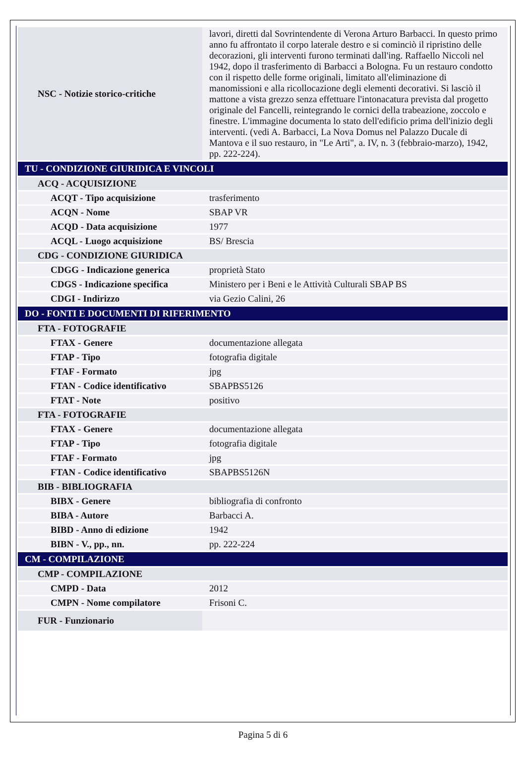| NSC - Notizie storico-critiche | lavori, diretti dal Sovrintendente di Verona Arturo Barbacci. In questo primo anno fu affrontato il corpo laterale destro e si cominciò il ripristino delle decorazioni, gli interventi furono terminati dall'ing. Raffaello Niccoli nel 1942, dopo il trasferimento di Barbacci a Bologna. Fu un restauro condotto con il rispetto delle forme originali, limitato all'eliminazione di manomissioni e alla ricollocazione degli elementi decorativi. Si lasciò il mattone a vista grezzo senza effettuare l'intonacatura prevista dal progetto originale del Fancelli, reintegrando le cornici della trabeazione, zoccolo e finestre. L'immagine documenta lo stato dell'edificio prima dell'inizio degli interventi. (vedi A. Barbacci, La Nova Domus nel Palazzo Ducale di Mantova e il suo restauro, in "Le Arti", a. IV, n. 3 (febbraio-marzo), 1942, pp. 222-224). |
| TU - CONDIZIONE GIURIDICA E VINCOLI | |
| ACQ - ACQUISIZIONE | |
| ACQT - Tipo acquisizione | trasferimento |
| ACQN - Nome | SBAP VR |
| ACQD - Data acquisizione | 1977 |
| ACQL - Luogo acquisizione | BS/ Brescia |
| CDG - CONDIZIONE GIURIDICA | |
| CDGG - Indicazione generica | proprietà Stato |
| CDGS - Indicazione specifica | Ministero per i Beni e le Attività Culturali SBAP BS |
| CDGI - Indirizzo | via Gezio Calini, 26 |
| DO - FONTI E DOCUMENTI DI RIFERIMENTO | |
| FTA - FOTOGRAFIE | |
| FTAX - Genere | documentazione allegata |
| FTAP - Tipo | fotografia digitale |
| FTAF - Formato | jpg |
| FTAN - Codice identificativo | SBAPBS5126 |
| FTAT - Note | positivo |
| FTA - FOTOGRAFIE | |
| FTAX - Genere | documentazione allegata |
| FTAP - Tipo | fotografia digitale |
| FTAF - Formato | jpg |
| FTAN - Codice identificativo | SBAPBS5126N |
| BIB - BIBLIOGRAFIA | |
| BIBX - Genere | bibliografia di confronto |
| BIBA - Autore | Barbacci A. |
| BIBD - Anno di edizione | 1942 |
| BIBN - V., pp., nn. | pp. 222-224 |
| CM - COMPILAZIONE | |
| CMP - COMPILAZIONE | |
| CMPD - Data | 2012 |
| CMPN - Nome compilatore | Frisoni C. |
| FUR - Funzionario | |
Pagina 5 di 6